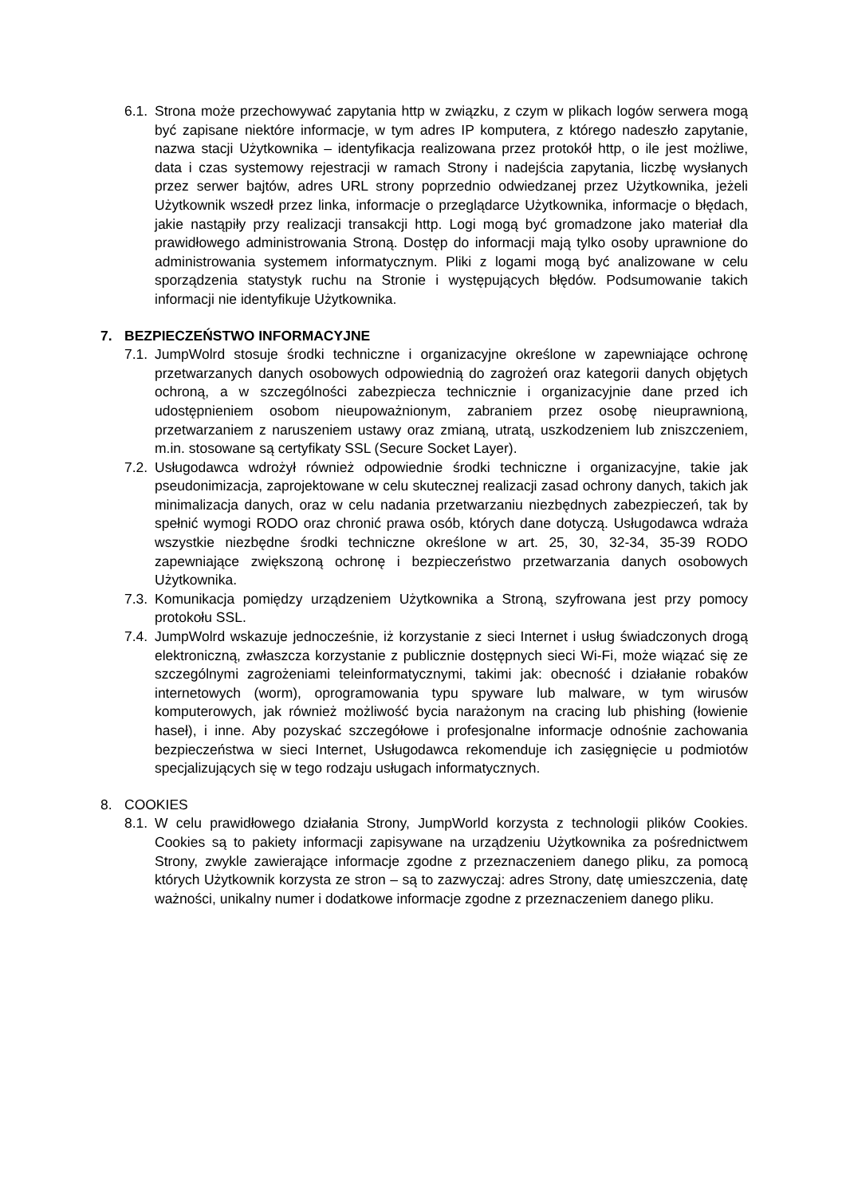6.1.
Strona może przechowywać zapytania http w związku, z czym w plikach logów serwera mogą być zapisane niektóre informacje, w tym adres IP komputera, z którego nadeszło zapytanie, nazwa stacji Użytkownika – identyfikacja realizowana przez protokół http, o ile jest możliwe, data i czas systemowy rejestracji w ramach Strony i nadejścia zapytania, liczbę wysłanych przez serwer bajtów, adres URL strony poprzednio odwiedzanej przez Użytkownika, jeżeli Użytkownik wszedł przez linka, informacje o przeglądarce Użytkownika, informacje o błędach, jakie nastąpiły przy realizacji transakcji http. Logi mogą być gromadzone jako materiał dla prawidłowego administrowania Stroną. Dostęp do informacji mają tylko osoby uprawnione do administrowania systemem informatycznym. Pliki z logami mogą być analizowane w celu sporządzenia statystyk ruchu na Stronie i występujących błędów. Podsumowanie takich informacji nie identyfikuje Użytkownika.
7. BEZPIECZEŃSTWO INFORMACYJNE
7.1.
JumpWolrd stosuje środki techniczne i organizacyjne określone w zapewniające ochronę przetwarzanych danych osobowych odpowiednią do zagrożeń oraz kategorii danych objętych ochroną, a w szczególności zabezpiecza technicznie i organizacyjnie dane przed ich udostępnieniem osobom nieupoważnionym, zabraniem przez osobę nieuprawnioną, przetwarzaniem z naruszeniem ustawy oraz zmianą, utratą, uszkodzeniem lub zniszczeniem, m.in. stosowane są certyfikaty SSL (Secure Socket Layer).
7.2.
Usługodawca wdrożył również odpowiednie środki techniczne i organizacyjne, takie jak pseudonimizacja, zaprojektowane w celu skutecznej realizacji zasad ochrony danych, takich jak minimalizacja danych, oraz w celu nadania przetwarzaniu niezbędnych zabezpieczeń, tak by spełnić wymogi RODO oraz chronić prawa osób, których dane dotyczą. Usługodawca wdraża wszystkie niezbędne środki techniczne określone w art. 25, 30, 32-34, 35-39 RODO zapewniające zwiększoną ochronę i bezpieczeństwo przetwarzania danych osobowych Użytkownika.
7.3.
Komunikacja pomiędzy urządzeniem Użytkownika a Stroną, szyfrowana jest przy pomocy protokołu SSL.
7.4.
JumpWolrd wskazuje jednocześnie, iż korzystanie z sieci Internet i usług świadczonych drogą elektroniczną, zwłaszcza korzystanie z publicznie dostępnych sieci Wi-Fi, może wiązać się ze szczególnymi zagrożeniami teleinformatycznymi, takimi jak: obecność i działanie robaków internetowych (worm), oprogramowania typu spyware lub malware, w tym wirusów komputerowych, jak również możliwość bycia narażonym na cracing lub phishing (łowienie haseł), i inne. Aby pozyskać szczegółowe i profesjonalne informacje odnośnie zachowania bezpieczeństwa w sieci Internet, Usługodawca rekomenduje ich zasięgnięcie u podmiotów specjalizujących się w tego rodzaju usługach informatycznych.
8. COOKIES
8.1.
W celu prawidłowego działania Strony, JumpWorld korzysta z technologii plików Cookies. Cookies są to pakiety informacji zapisywane na urządzeniu Użytkownika za pośrednictwem Strony, zwykle zawierające informacje zgodne z przeznaczeniem danego pliku, za pomocą których Użytkownik korzysta ze stron – są to zazwyczaj: adres Strony, datę umieszczenia, datę ważności, unikalny numer i dodatkowe informacje zgodne z przeznaczeniem danego pliku.